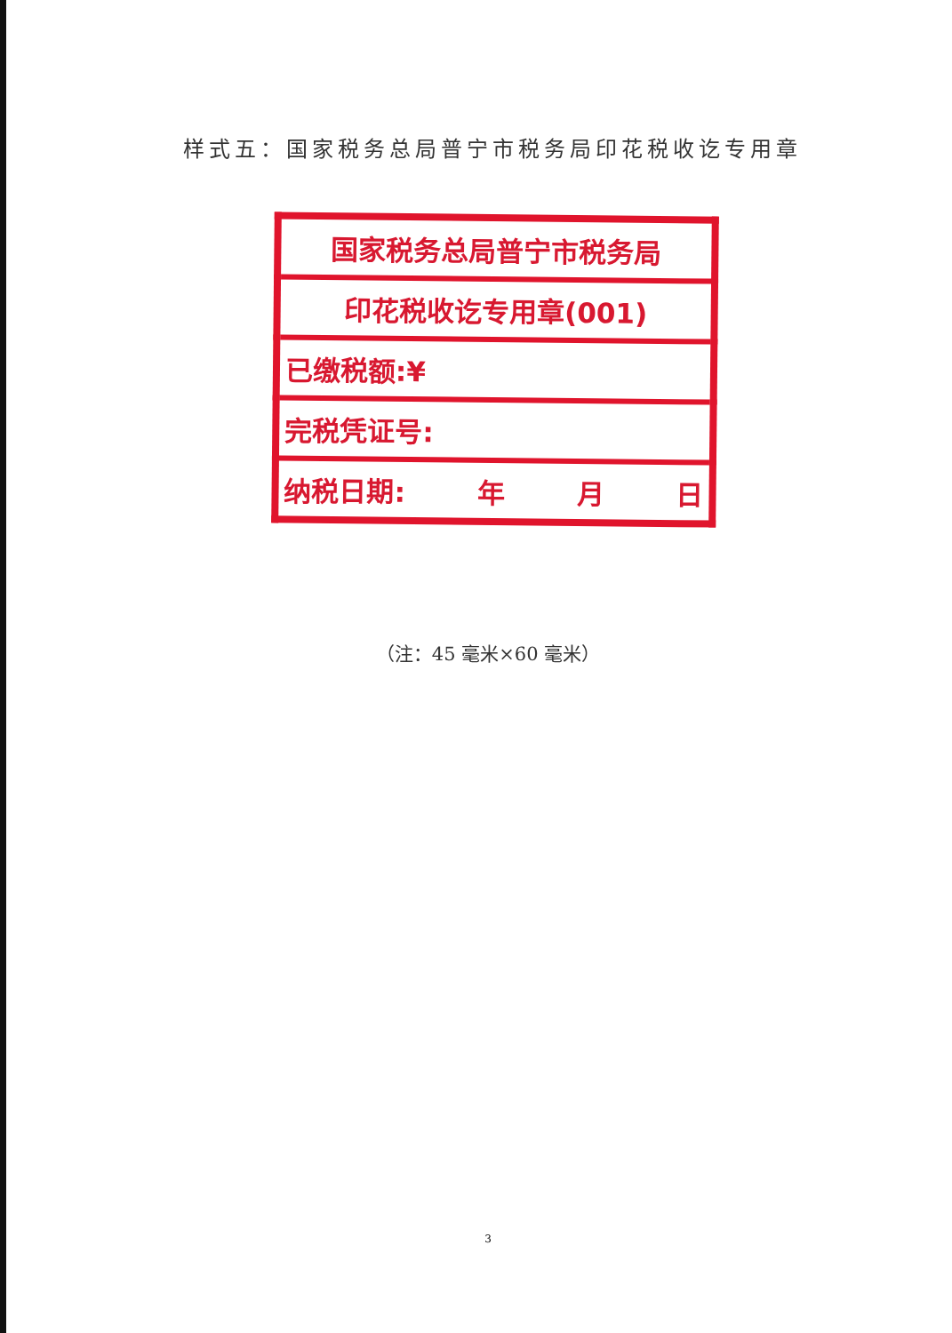样式五：国家税务总局普宁市税务局印花税收讫专用章
| 国家税务总局普宁市税务局 |
| 印花税收讫专用章(001) |
| 已缴税额:¥ |
| 完税凭证号: |
| 纳税日期: 年 月 日 |
（注：45 毫米×60 毫米）
3